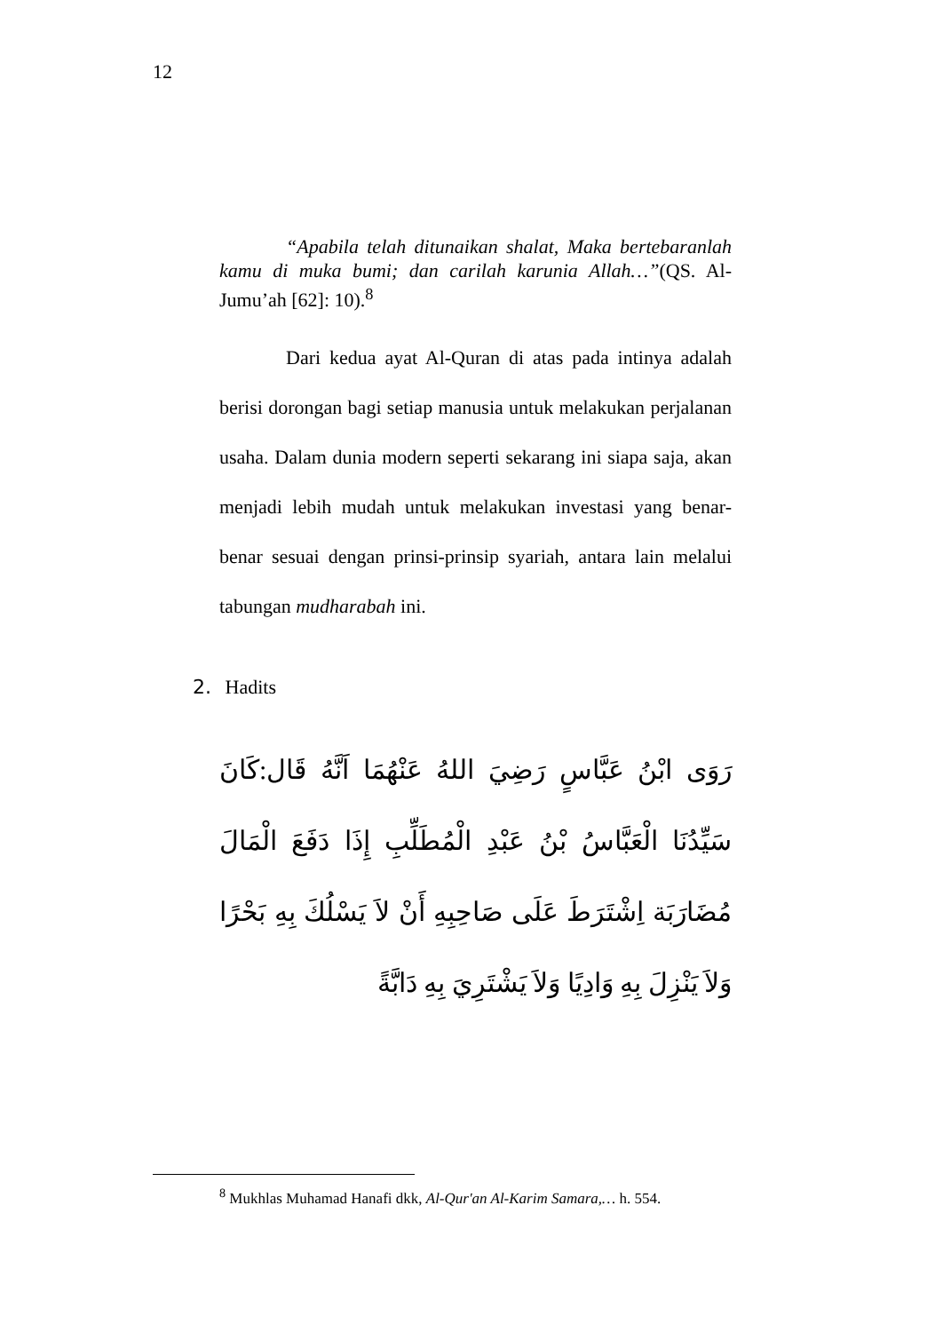12
“Apabila telah ditunaikan shalat, Maka bertebaranlah kamu di muka bumi; dan carilah karunia Allah…”(QS. Al-Jumu’ah [62]: 10).<sup>8</sup>
Dari kedua ayat Al-Quran di atas pada intinya adalah berisi dorongan bagi setiap manusia untuk melakukan perjalanan usaha. Dalam dunia modern seperti sekarang ini siapa saja, akan menjadi lebih mudah untuk melakukan investasi yang benar-benar sesuai dengan prinsi-prinsip syariah, antara lain melalui tabungan mudharabah ini.
2. Hadits
رَوَى ابْنُ عَبَّاسٍ رَضِيَ اللهُ عَنْهُمَا اَنَّهُ قَال:كَانَ سَيِّدُنَا الْعَبَّاسُ بْنُ عَبْدِ الْمُطَلِّبِ إِذَا دَفَعَ الْمَالَ مُضَارَبَة اِشْتَرَطَ عَلَى صَاحِبِهِ أَنْ لاَ يَسْلُكَ بِهِ بَحْرًا وَلاَ يَنْزِلَ بِهِ وَادِيًا وَلاَ يَشْتَرِيَ بِهِ دَابَّةً
<sup>8</sup> Mukhlas Muhamad Hanafi dkk, Al-Qur'an Al-Karim Samara,… h. 554.